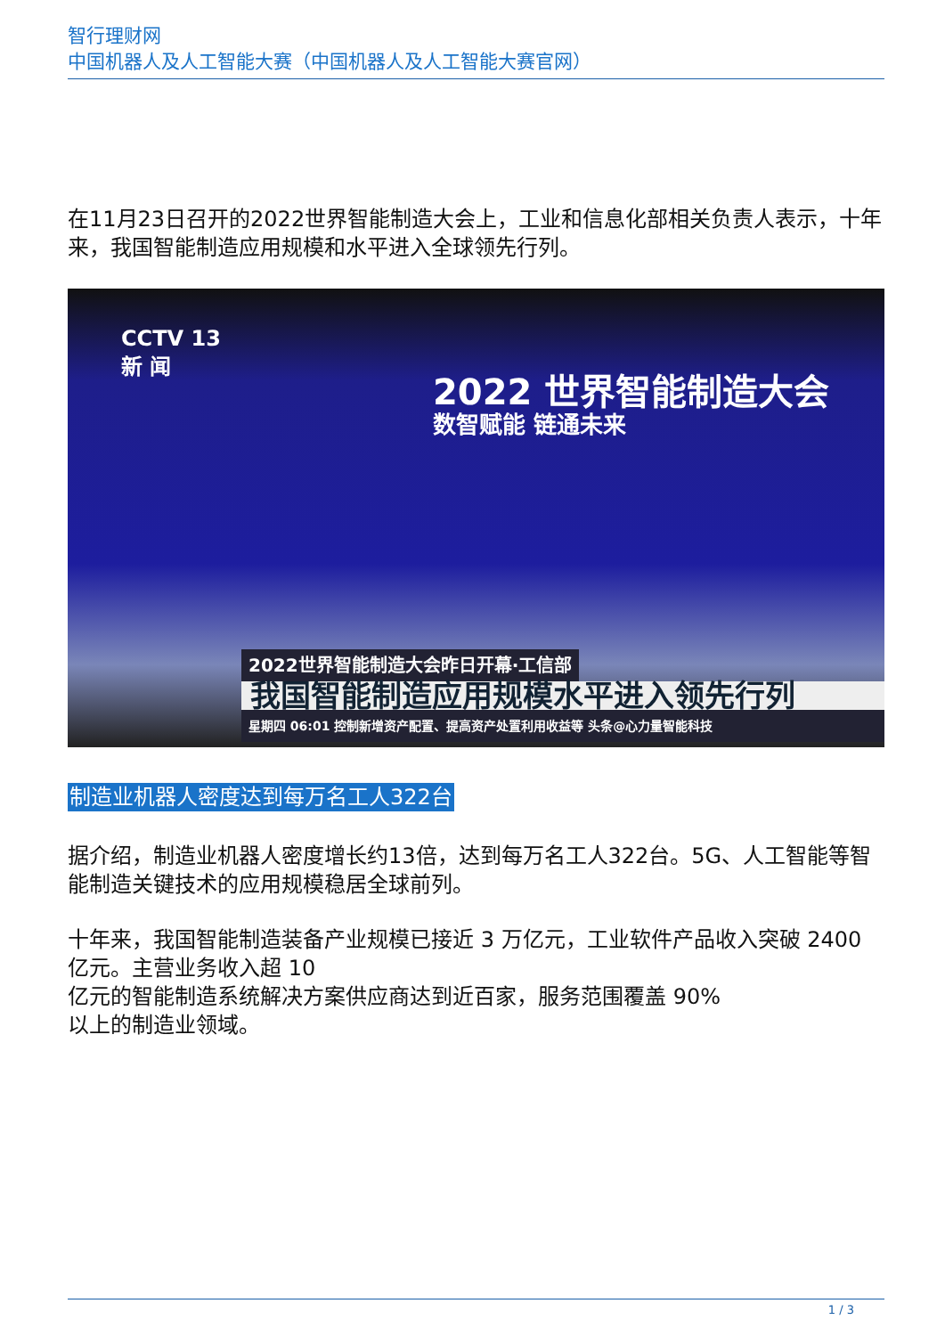智行理财网
中国机器人及人工智能大赛（中国机器人及人工智能大赛官网）
在11月23日召开的2022世界智能制造大会上，工业和信息化部相关负责人表示，十年来，我国智能制造应用规模和水平进入全球领先行列。
CCTV 13
新 闻
2022 世界智能制造大会
数智赋能 链通未来
2022世界智能制造大会昨日开幕·工信部
我国智能制造应用规模水平进入领先行列
星期四 06:01 控制新增资产配置、提高资产处置利用收益等 头条@心力量智能科技
制造业机器人密度达到每万名工人322台
据介绍，制造业机器人密度增长约13倍，达到每万名工人322台。5G、人工智能等智能制造关键技术的应用规模稳居全球前列。
十年来，我国智能制造装备产业规模已接近 3 万亿元，工业软件产品收入突破 2400 亿元。主营业务收入超 10
亿元的智能制造系统解决方案供应商达到近百家，服务范围覆盖 90%
以上的制造业领域。
1 / 3